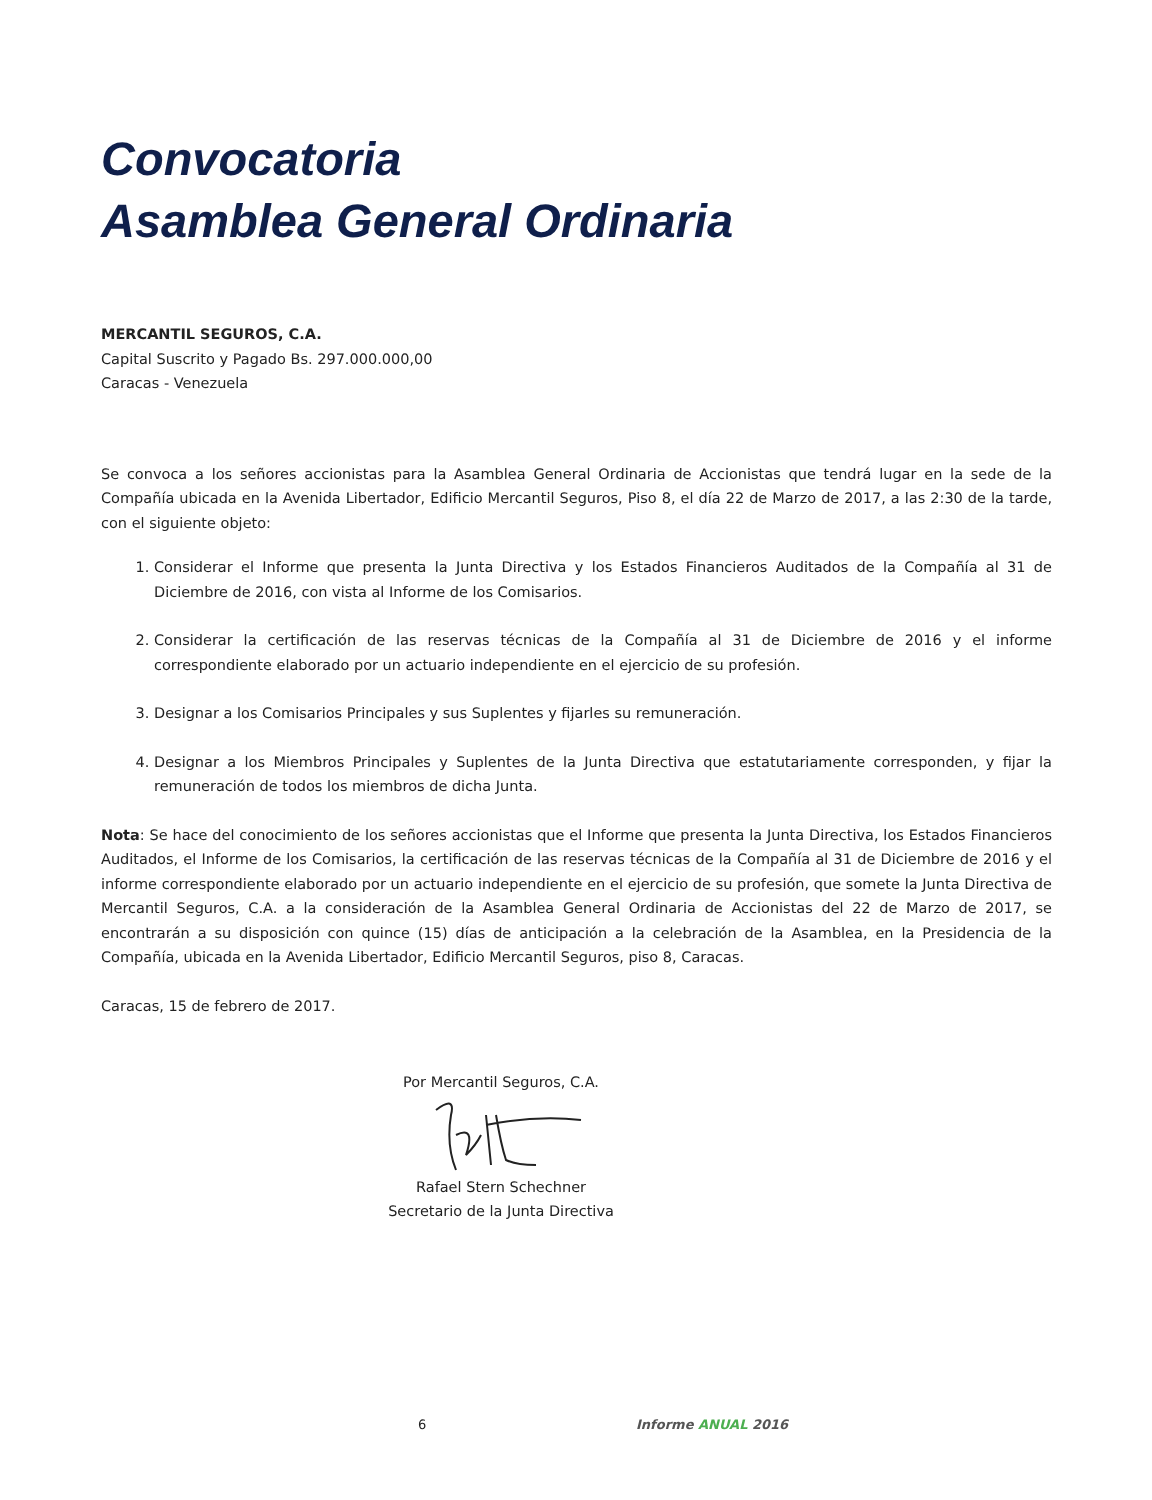Convocatoria
Asamblea General Ordinaria
MERCANTIL SEGUROS, C.A.
Capital Suscrito y Pagado Bs. 297.000.000,00
Caracas - Venezuela
Se convoca a los señores accionistas para la Asamblea General Ordinaria de Accionistas que tendrá lugar en la sede de la Compañía ubicada en la Avenida Libertador, Edificio Mercantil Seguros, Piso 8, el día 22 de Marzo de 2017, a las 2:30 de la tarde, con el siguiente objeto:
1. Considerar el Informe que presenta la Junta Directiva y los Estados Financieros Auditados de la Compañía al 31 de Diciembre de 2016, con vista al Informe de los Comisarios.
2. Considerar la certificación de las reservas técnicas de la Compañía al 31 de Diciembre de 2016 y el informe correspondiente elaborado por un actuario independiente en el ejercicio de su profesión.
3. Designar a los Comisarios Principales y sus Suplentes y fijarles su remuneración.
4. Designar a los Miembros Principales y Suplentes de la Junta Directiva que estatutariamente corresponden, y fijar la remuneración de todos los miembros de dicha Junta.
Nota: Se hace del conocimiento de los señores accionistas que el Informe que presenta la Junta Directiva, los Estados Financieros Auditados, el Informe de los Comisarios, la certificación de las reservas técnicas de la Compañía al 31 de Diciembre de 2016 y el informe correspondiente elaborado por un actuario independiente en el ejercicio de su profesión, que somete la Junta Directiva de Mercantil Seguros, C.A. a la consideración de la Asamblea General Ordinaria de Accionistas del 22 de Marzo de 2017, se encontrarán a su disposición con quince (15) días de anticipación a la celebración de la Asamblea, en la Presidencia de la Compañía, ubicada en la Avenida Libertador, Edificio Mercantil Seguros, piso 8, Caracas.
Caracas, 15 de febrero de 2017.
Por Mercantil Seguros, C.A. Rafael Stern Schechner
Secretario de la Junta Directiva
6 Informe ANUAL 2016